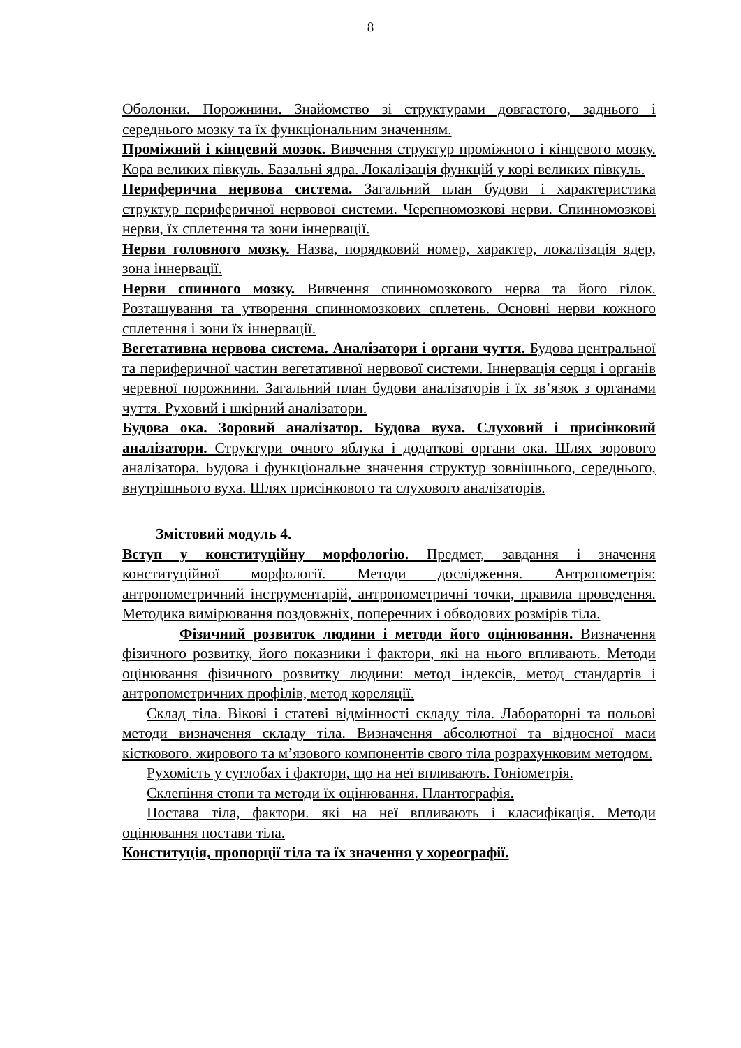8
Оболонки. Порожнини. Знайомство зі структурами довгастого, заднього і середнього мозку та їх функціональним значенням.
Проміжний і кінцевий мозок. Вивчення структур проміжного і кінцевого мозку. Кора великих півкуль. Базальні ядра. Локалізація функцій у корі великих півкуль.
Периферична нервова система. Загальний план будови і характеристика структур периферичної нервової системи. Черепномозкові нерви. Спинномозкові нерви, їх сплетення та зони іннервації.
Нерви головного мозку. Назва, порядковий номер, характер, локалізація ядер, зона іннервації.
Нерви спинного мозку. Вивчення спинномозкового нерва та його гілок. Розташування та утворення спинномозкових сплетень. Основні нерви кожного сплетення і зони їх іннервації.
Вегетативна нервова система. Аналізатори і органи чуття. Будова центральної та периферичної частин вегетативної нервової системи. Іннервація серця і органів черевної порожнини. Загальний план будови аналізаторів і їх зв’язок з органами чуття. Руховий і шкірний аналізатори.
Будова ока. Зоровий аналізатор. Будова вуха. Слуховий і присінковий аналізатори. Структури очного яблука і додаткові органи ока. Шлях зорового аналізатора. Будова і функціональне значення структур зовнішнього, середнього, внутрішнього вуха. Шлях присінкового та слухового аналізаторів.
Змістовий модуль 4.
Вступ у конституційну морфологію. Предмет, завдання і значення конституційної морфології. Методи дослідження. Антропометрія: антропометричний інструментарій, антропометричні точки, правила проведення. Методика вимірювання поздовжніх, поперечних і обводових розмірів тіла.
Фізичний розвиток людини і методи його оцінювання. Визначення фізичного розвитку, його показники і фактори, які на нього впливають. Методи оцінювання фізичного розвитку людини: метод індексів, метод стандартів і антропометричних профілів, метод кореляції.
Склад тіла. Вікові і статеві відмінності складу тіла. Лабораторні та польові методи визначення складу тіла. Визначення абсолютної та відносної маси кісткового. жирового та м’язового компонентів свого тіла розрахунковим методом.
Рухомість у суглобах і фактори, що на неї впливають. Гоніометрія.
Склепіння стопи та методи їх оцінювання. Плантографія.
Постава тіла, фактори. які на неї впливають і класифікація. Методи оцінювання постави тіла.
Конституція, пропорції тіла та їх значення у хореографії.